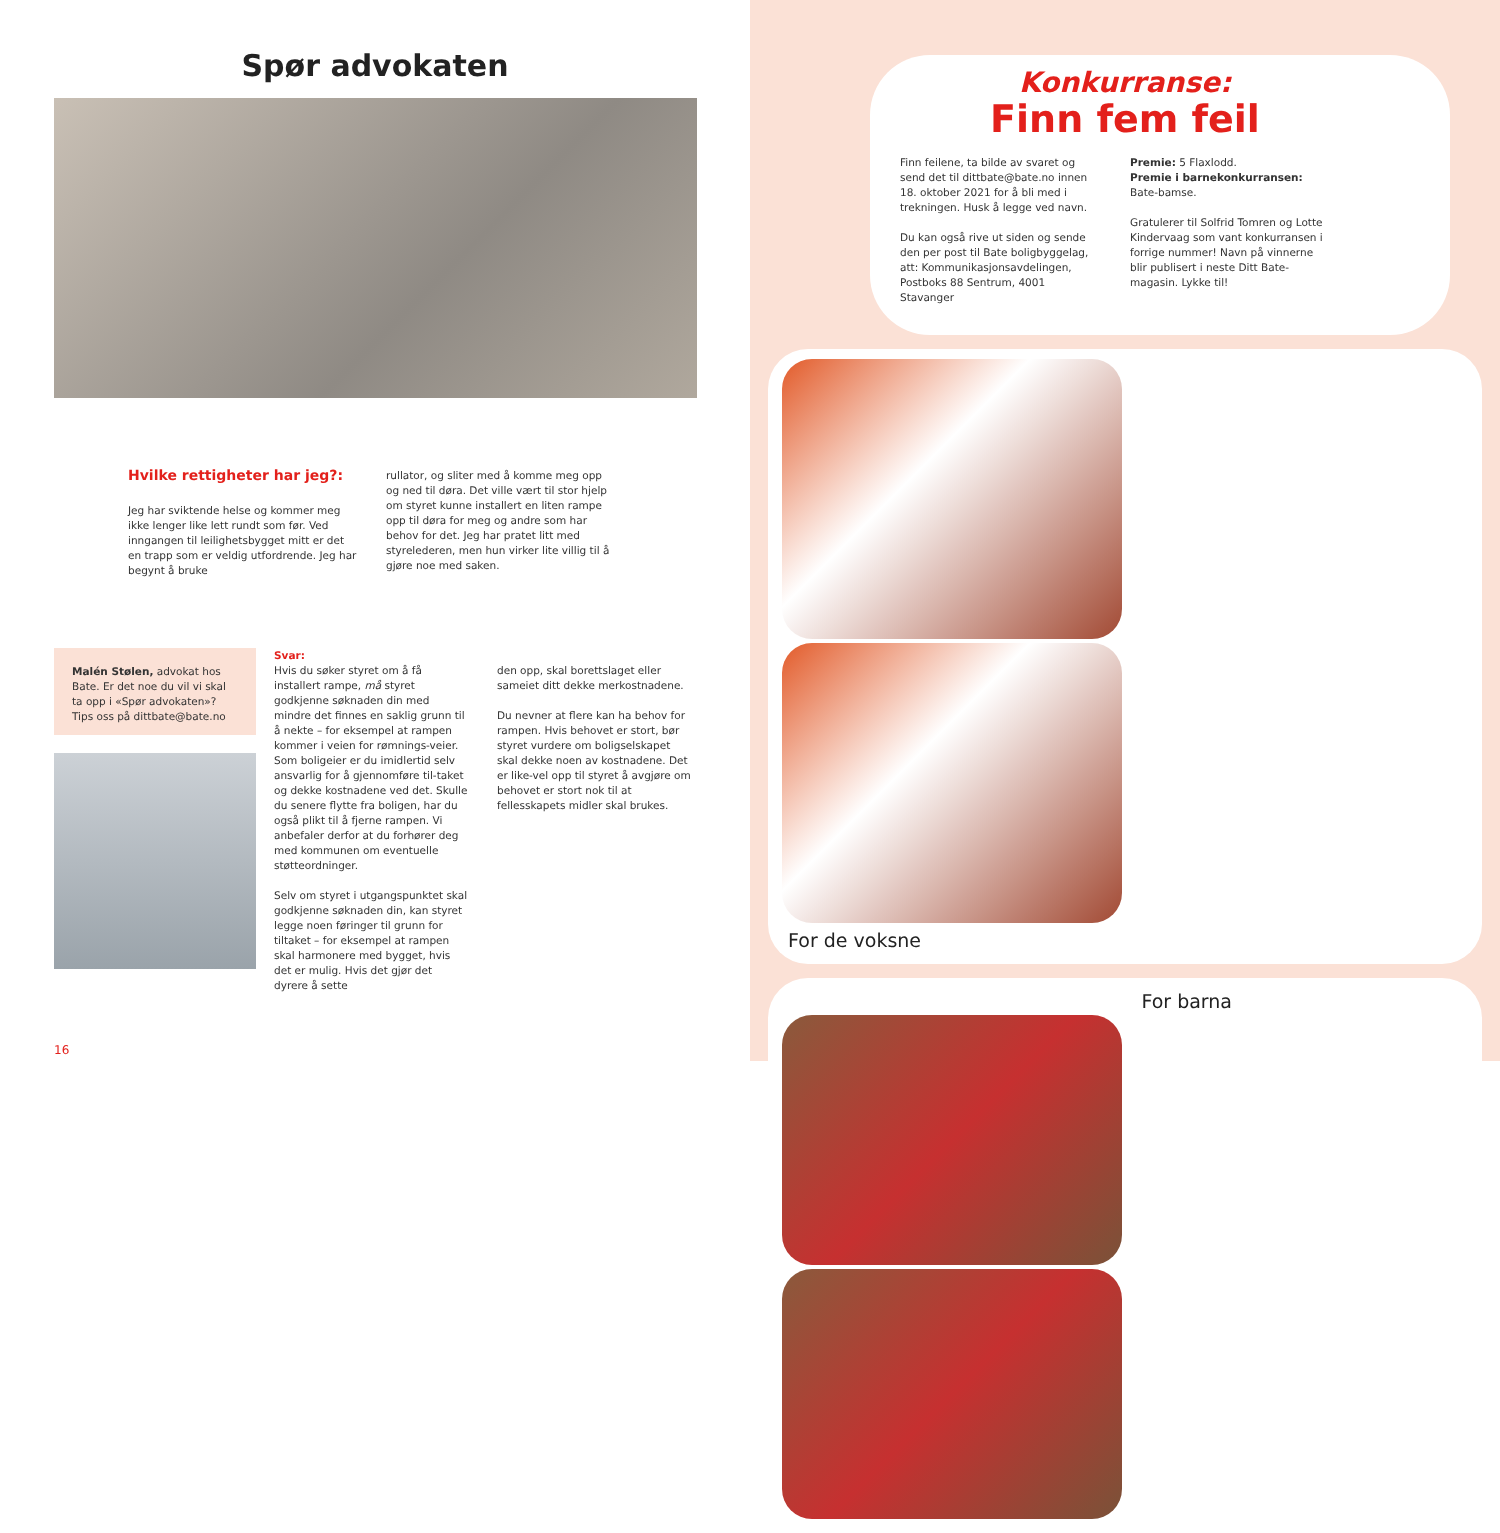Spør advokaten
Hvilke rettigheter har jeg?:
Jeg har sviktende helse og kommer meg ikke lenger like lett rundt som før. Ved inngangen til leilighetsbygget mitt er det en trapp som er veldig utfordrende. Jeg har begynt å bruke
rullator, og sliter med å komme meg opp og ned til døra. Det ville vært til stor hjelp om styret kunne installert en liten rampe opp til døra for meg og andre som har behov for det. Jeg har pratet litt med styrelederen, men hun virker lite villig til å gjøre noe med saken.
Malén Stølen, advokat hos Bate. Er det noe du vil vi skal ta opp i «Spør advokaten»? Tips oss på dittbate@bate.no
Svar:
Hvis du søker styret om å få installert rampe, må styret godkjenne søknaden din med mindre det finnes en saklig grunn til å nekte – for eksempel at rampen kommer i veien for rømnings-veier. Som boligeier er du imidlertid selv ansvarlig for å gjennomføre til-taket og dekke kostnadene ved det. Skulle du senere flytte fra boligen, har du også plikt til å fjerne rampen. Vi anbefaler derfor at du forhører deg med kommunen om eventuelle støtteordninger.
Selv om styret i utgangspunktet skal godkjenne søknaden din, kan styret legge noen føringer til grunn for tiltaket – for eksempel at rampen skal harmonere med bygget, hvis det er mulig. Hvis det gjør det dyrere å sette
den opp, skal borettslaget eller sameiet ditt dekke merkostnadene.
Du nevner at flere kan ha behov for rampen. Hvis behovet er stort, bør styret vurdere om boligselskapet skal dekke noen av kostnadene. Det er like-vel opp til styret å avgjøre om behovet er stort nok til at fellesskapets midler skal brukes.
16
Konkurranse:
Finn fem feil
Finn feilene, ta bilde av svaret og send det til dittbate@bate.no innen 18. oktober 2021 for å bli med i trekningen. Husk å legge ved navn.
Du kan også rive ut siden og sende den per post til Bate boligbyggelag, att: Kommunikasjonsavdelingen, Postboks 88 Sentrum, 4001 Stavanger
Premie: 5 Flaxlodd.
Premie i barnekonkurransen:
Bate-bamse.
Gratulerer til Solfrid Tomren og Lotte Kindervaag som vant konkurransen i forrige nummer! Navn på vinnerne blir publisert i neste Ditt Bate-magasin. Lykke til!
For de voksne
For barna